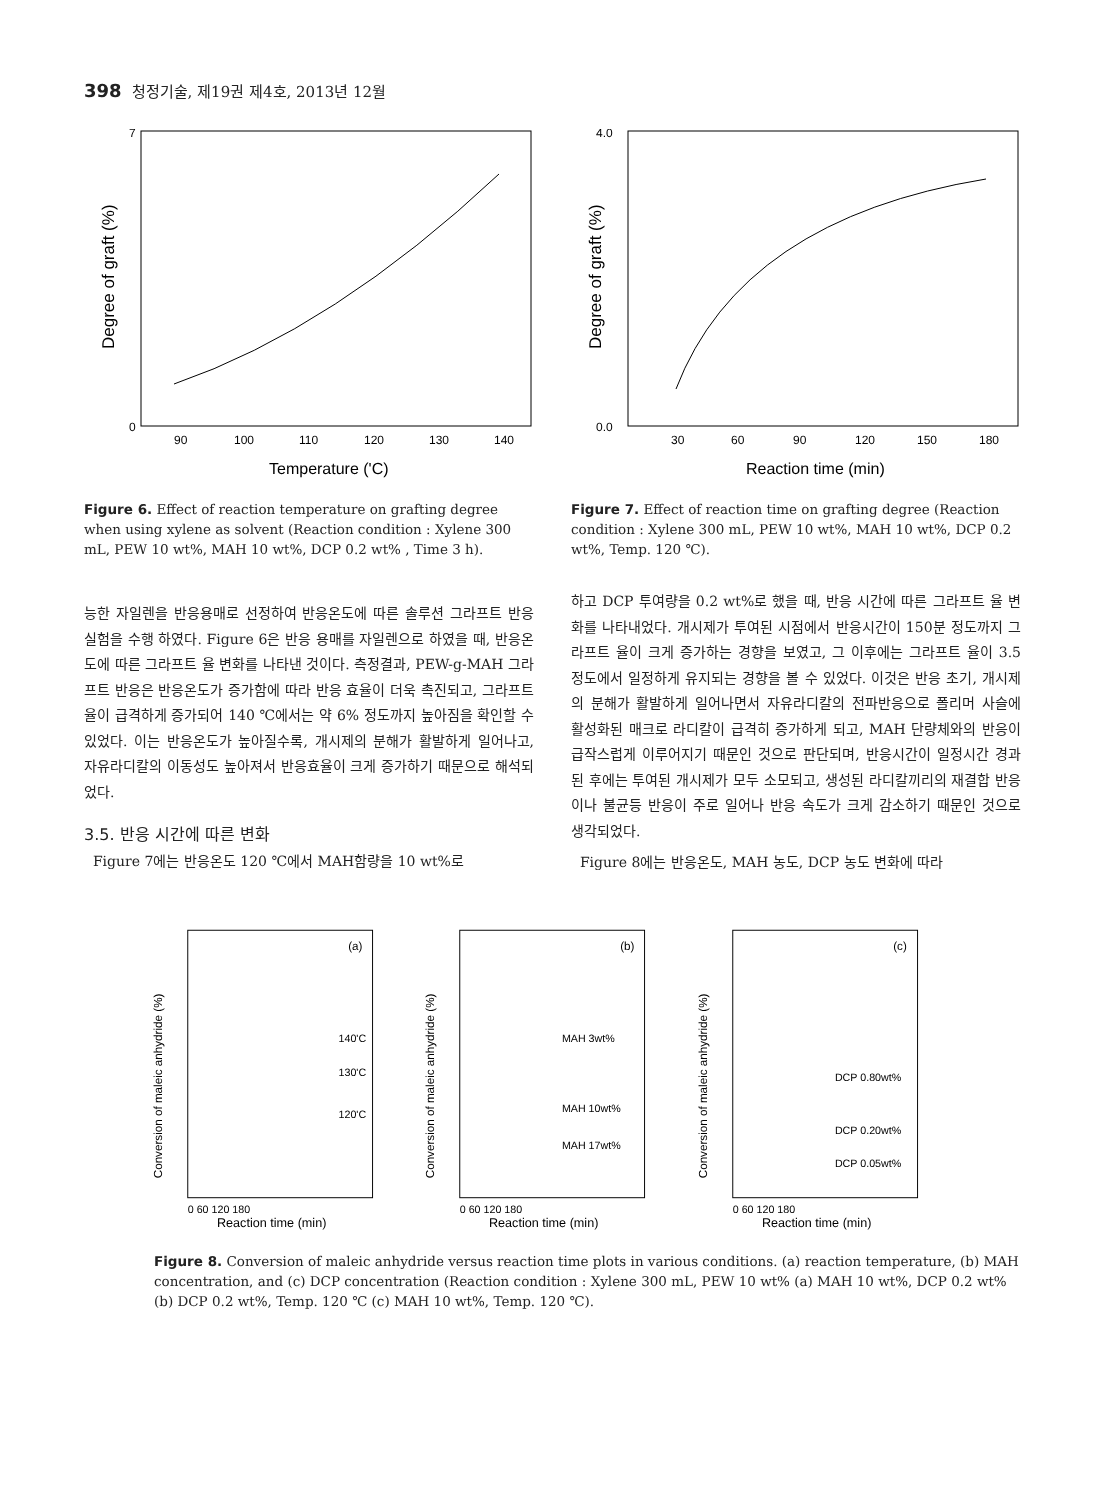398 청정기술, 제19권 제4호, 2013년 12월
Degree of graft (%)
7
0
90
100
110
120
130
140
Temperature ('C)
Figure 6. Effect of reaction temperature on grafting degree when using xylene as solvent (Reaction condition : Xylene 300 mL, PEW 10 wt%, MAH 10 wt%, DCP 0.2 wt% , Time 3 h).
Degree of graft (%)
4.0
0.0
30
60
90
120
150
180
Reaction time (min)
Figure 7. Effect of reaction time on grafting degree (Reaction condition : Xylene 300 mL, PEW 10 wt%, MAH 10 wt%, DCP 0.2 wt%, Temp. 120 ℃).
능한 자일렌을 반응용매로 선정하여 반응온도에 따른 솔루션 그라프트 반응 실험을 수행 하였다. Figure 6은 반응 용매를 자일렌으로 하였을 때, 반응온도에 따른 그라프트 율 변화를 나타낸 것이다. 측정결과, PEW-g-MAH 그라프트 반응은 반응온도가 증가함에 따라 반응 효율이 더욱 촉진되고, 그라프트 율이 급격하게 증가되어 140 ℃에서는 약 6% 정도까지 높아짐을 확인할 수 있었다. 이는 반응온도가 높아질수록, 개시제의 분해가 활발하게 일어나고, 자유라디칼의 이동성도 높아져서 반응효율이 크게 증가하기 때문으로 해석되었다.
3.5. 반응 시간에 따른 변화
Figure 7에는 반응온도 120 ℃에서 MAH함량을 10 wt%로
하고 DCP 투여량을 0.2 wt%로 했을 때, 반응 시간에 따른 그라프트 율 변화를 나타내었다. 개시제가 투여된 시점에서 반응시간이 150분 정도까지 그라프트 율이 크게 증가하는 경향을 보였고, 그 이후에는 그라프트 율이 3.5 정도에서 일정하게 유지되는 경향을 볼 수 있었다. 이것은 반응 초기, 개시제의 분해가 활발하게 일어나면서 자유라디칼의 전파반응으로 폴리머 사슬에 활성화된 매크로 라디칼이 급격히 증가하게 되고, MAH 단량체와의 반응이 급작스럽게 이루어지기 때문인 것으로 판단되며, 반응시간이 일정시간 경과된 후에는 투여된 개시제가 모두 소모되고, 생성된 라디칼끼리의 재결합 반응이나 불균등 반응이 주로 일어나 반응 속도가 크게 감소하기 때문인 것으로 생각되었다.
Figure 8에는 반응온도, MAH 농도, DCP 농도 변화에 따라
Conversion of maleic anhydride (%)
(a)
140'C
130'C
120'C
Reaction time (min)
0 60 120 180
Conversion of maleic anhydride (%)
(b)
MAH 3wt%
MAH 10wt%
MAH 17wt%
Reaction time (min)
0 60 120 180
Conversion of maleic anhydride (%)
(c)
DCP 0.80wt%
DCP 0.20wt%
DCP 0.05wt%
Reaction time (min)
0 60 120 180
Figure 8. Conversion of maleic anhydride versus reaction time plots in various conditions. (a) reaction temperature, (b) MAH concentration, and (c) DCP concentration (Reaction condition : Xylene 300 mL, PEW 10 wt% (a) MAH 10 wt%, DCP 0.2 wt% (b) DCP 0.2 wt%, Temp. 120 ℃ (c) MAH 10 wt%, Temp. 120 ℃).